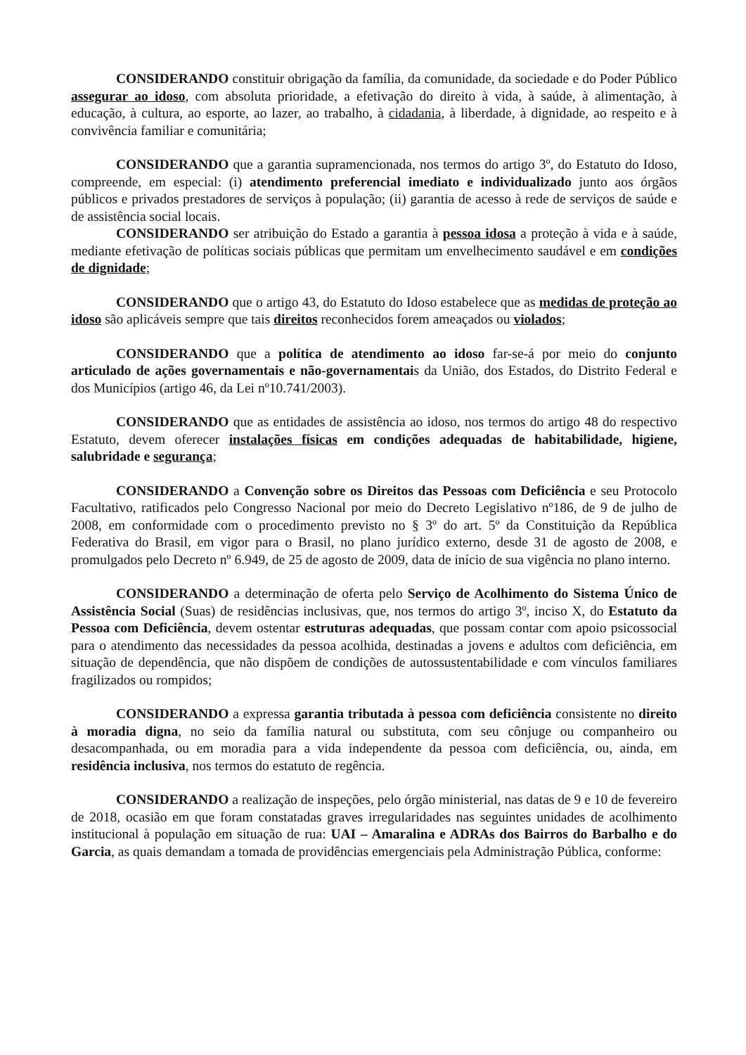CONSIDERANDO constituir obrigação da família, da comunidade, da sociedade e do Poder Público assegurar ao idoso, com absoluta prioridade, a efetivação do direito à vida, à saúde, à alimentação, à educação, à cultura, ao esporte, ao lazer, ao trabalho, à cidadania, à liberdade, à dignidade, ao respeito e à convivência familiar e comunitária;
CONSIDERANDO que a garantia supramencionada, nos termos do artigo 3º, do Estatuto do Idoso, compreende, em especial: (i) atendimento preferencial imediato e individualizado junto aos órgãos públicos e privados prestadores de serviços à população; (ii) garantia de acesso à rede de serviços de saúde e de assistência social locais.
CONSIDERANDO ser atribuição do Estado a garantia à pessoa idosa a proteção à vida e à saúde, mediante efetivação de políticas sociais públicas que permitam um envelhecimento saudável e em condições de dignidade;
CONSIDERANDO que o artigo 43, do Estatuto do Idoso estabelece que as medidas de proteção ao idoso são aplicáveis sempre que tais direitos reconhecidos forem ameaçados ou violados;
CONSIDERANDO que a política de atendimento ao idoso far-se-á por meio do conjunto articulado de ações governamentais e não-governamentais da União, dos Estados, do Distrito Federal e dos Municípios (artigo 46, da Lei nº10.741/2003).
CONSIDERANDO que as entidades de assistência ao idoso, nos termos do artigo 48 do respectivo Estatuto, devem oferecer instalações físicas em condições adequadas de habitabilidade, higiene, salubridade e segurança;
CONSIDERANDO a Convenção sobre os Direitos das Pessoas com Deficiência e seu Protocolo Facultativo, ratificados pelo Congresso Nacional por meio do Decreto Legislativo nº186, de 9 de julho de 2008, em conformidade com o procedimento previsto no § 3º do art. 5º da Constituição da República Federativa do Brasil, em vigor para o Brasil, no plano jurídico externo, desde 31 de agosto de 2008, e promulgados pelo Decreto nº 6.949, de 25 de agosto de 2009, data de início de sua vigência no plano interno.
CONSIDERANDO a determinação de oferta pelo Serviço de Acolhimento do Sistema Único de Assistência Social (Suas) de residências inclusivas, que, nos termos do artigo 3º, inciso X, do Estatuto da Pessoa com Deficiência, devem ostentar estruturas adequadas, que possam contar com apoio psicossocial para o atendimento das necessidades da pessoa acolhida, destinadas a jovens e adultos com deficiência, em situação de dependência, que não dispõem de condições de autossustentabilidade e com vínculos familiares fragilizados ou rompidos;
CONSIDERANDO a expressa garantia tributada à pessoa com deficiência consistente no direito à moradia digna, no seio da família natural ou substituta, com seu cônjuge ou companheiro ou desacompanhada, ou em moradia para a vida independente da pessoa com deficiência, ou, ainda, em residência inclusiva, nos termos do estatuto de regência.
CONSIDERANDO a realização de inspeções, pelo órgão ministerial, nas datas de 9 e 10 de fevereiro de 2018, ocasião em que foram constatadas graves irregularidades nas seguintes unidades de acolhimento institucional à população em situação de rua: UAI – Amaralina e ADRAs dos Bairros do Barbalho e do Garcia, as quais demandam a tomada de providências emergenciais pela Administração Pública, conforme: